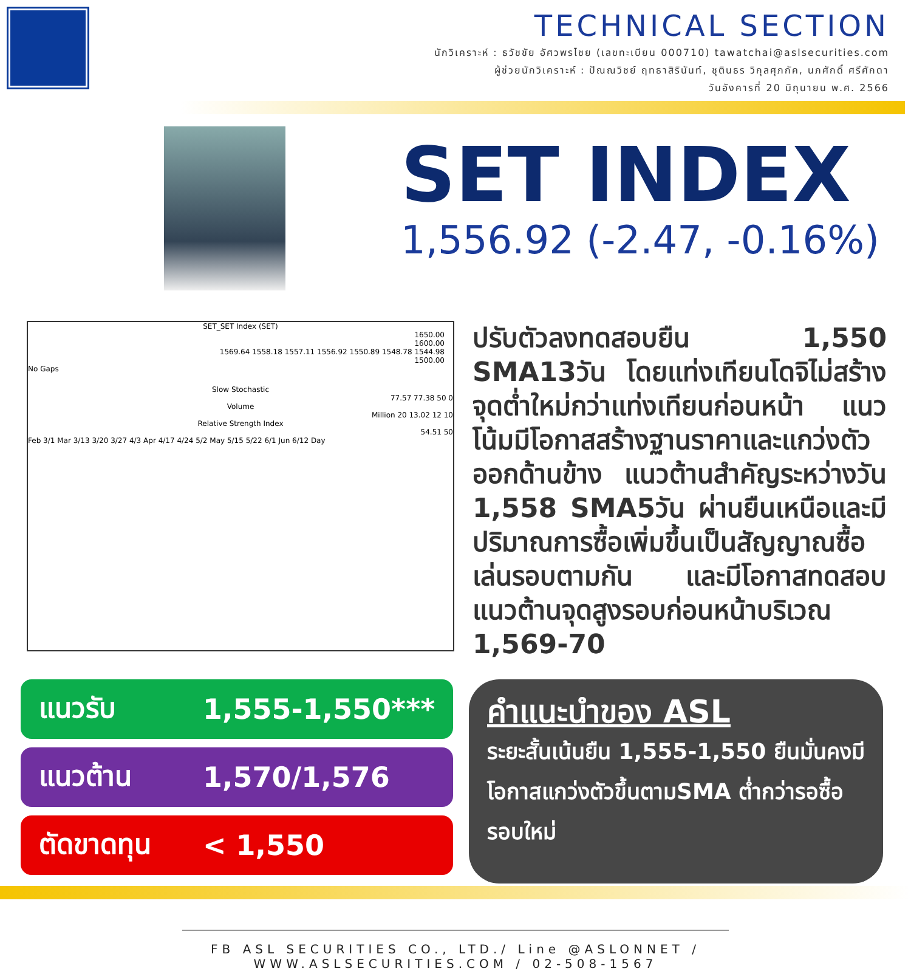TECHNICAL SECTION
นักวิเคราะห์ : ธวัชชัย อัศวพรไชย (เลขทะเบียน 000710) tawatchai@aslsecurities.com
ผู้ช่วยนักวิเคราะห์ : ปัณณวิชย์ ฤทธาสิรินันท์, ชุตินธร วิกุลศุภกัค, นภศักดิ์ ศรีศักดา
วันอังคารที่ 20 มิถุนายน พ.ศ. 2566
SET INDEX
1,556.92 (-2.47, -0.16%)
SET_SET Index (SET)
1650.00
1600.00
1569.64 1558.18 1557.11 1556.92 1550.89 1548.78 1544.98
1500.00
No Gaps
Slow Stochastic
77.57 77.38 50 0
Volume
Million 20 13.02 12 10
Relative Strength Index
54.51 50
Feb 3/1 Mar 3/13 3/20 3/27 4/3 Apr 4/17 4/24 5/2 May 5/15 5/22 6/1 Jun 6/12 Day
ปรับตัวลงทดสอบยืน 1,550 SMA13วัน โดยแท่งเทียนโดจิไม่สร้างจุดต่ำใหม่กว่าแท่งเทียนก่อนหน้า แนวโน้มมีโอกาสสร้างฐานราคาและแกว่งตัวออกด้านข้าง แนวต้านสำคัญระหว่างวัน 1,558 SMA5วัน ผ่านยืนเหนือและมีปริมาณการซื้อเพิ่มขึ้นเป็นสัญญาณซื้อเล่นรอบตามกัน และมีโอกาสทดสอบแนวต้านจุดสูงรอบก่อนหน้าบริเวณ 1,569-70
แนวรับ 1,555-1,550***
แนวต้าน 1,570/1,576
ตัดขาดทุน < 1,550
คำแนะนำของ ASL
ระยะสั้นเน้นยืน 1,555-1,550 ยืนมั่นคงมีโอกาสแกว่งตัวขึ้นตามSMA ต่ำกว่ารอซื้อรอบใหม่
FB ASL SECURITIES CO., LTD./ Line @ASLONNET / WWW.ASLSECURITIES.COM / 02-508-1567